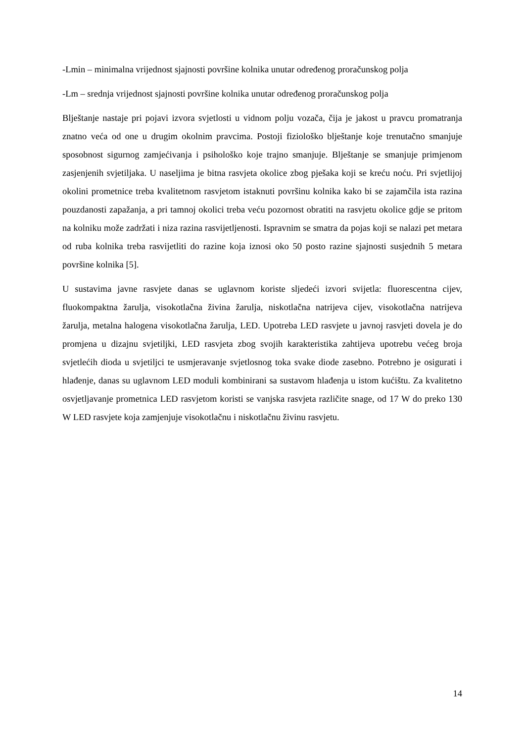-Lmin – minimalna vrijednost sjajnosti površine kolnika unutar određenog proračunskog polja
-Lm – srednja vrijednost sjajnosti površine kolnika unutar određenog proračunskog polja
Blještanje nastaje pri pojavi izvora svjetlosti u vidnom polju vozača, čija je jakost u pravcu promatranja znatno veća od one u drugim okolnim pravcima. Postoji fiziološko blještanje koje trenutačno smanjuje sposobnost sigurnog zamjećivanja i psihološko koje trajno smanjuje. Blještanje se smanjuje primjenom zasjenjenih svjetiljaka. U naseljima je bitna rasvjeta okolice zbog pješaka koji se kreću noću. Pri svjetlijoj okolini prometnice treba kvalitetnom rasvjetom istaknuti površinu kolnika kako bi se zajamčila ista razina pouzdanosti zapažanja, a pri tamnoj okolici treba veću pozornost obratiti na rasvjetu okolice gdje se pritom na kolniku može zadržati i niza razina rasvijetljenosti. Ispravnim se smatra da pojas koji se nalazi pet metara od ruba kolnika treba rasvijetliti do razine koja iznosi oko 50 posto razine sjajnosti susjednih 5 metara površine kolnika [5].
U sustavima javne rasvjete danas se uglavnom koriste sljedeći izvori svijetla: fluorescentna cijev, fluokompaktna žarulja, visokotlačna živina žarulja, niskotlačna natrijeva cijev, visokotlačna natrijeva žarulja, metalna halogena visokotlačna žarulja, LED. Upotreba LED rasvjete u javnoj rasvjeti dovela je do promjena u dizajnu svjetiljki, LED rasvjeta zbog svojih karakteristika zahtijeva upotrebu većeg broja svjetlećih dioda u svjetiljci te usmjeravanje svjetlosnog toka svake diode zasebno. Potrebno je osigurati i hlađenje, danas su uglavnom LED moduli kombinirani sa sustavom hlađenja u istom kućištu. Za kvalitetno osvjetljavanje prometnica LED rasvjetom koristi se vanjska rasvjeta različite snage, od 17 W do preko 130 W LED rasvjete koja zamjenjuje visokotlačnu i niskotlačnu živinu rasvjetu.
14